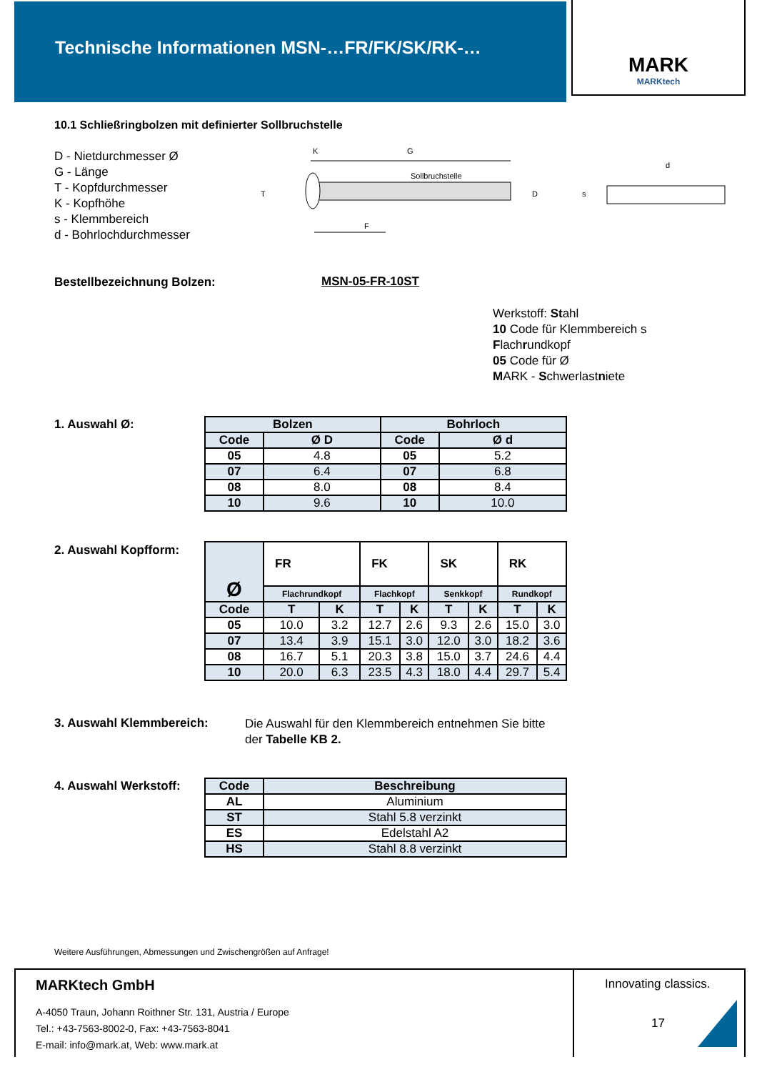Technische Informationen MSN-…FR/FK/SK/RK-…
MARK
MARKtech
10.1 Schließringbolzen mit definierter Sollbruchstelle
D - Nietdurchmesser Ø
G - Länge
T - Kopfdurchmesser
K - Kopfhöhe
s - Klemmbereich
d - Bohrlochdurchmesser
K
G
Sollbruchstelle
T
D
F
s
d
Bestellbezeichnung Bolzen: MSN-05-FR-10ST
Werkstoff: Stahl
10 Code für Klemmbereich s
Flachrundkopf
05 Code für Ø
MARK - Schwerlastniete
1. Auswahl Ø:
| Bolzen | | Bohrloch | |
| --- | --- | --- | --- |
| Code | Ø D | Code | Ø d |
| 05 | 4.8 | 05 | 5.2 |
| 07 | 6.4 | 07 | 6.8 |
| 08 | 8.0 | 08 | 8.4 |
| 10 | 9.6 | 10 | 10.0 |
2. Auswahl Kopfform:
| Ø | FR | | FK | | SK | | RK | |
| | Flachrundkopf | | Flachkopf | | Senkkopf | | Rundkopf | |
| Code | T | K | T | K | T | K | T | K |
| 05 | 10.0 | 3.2 | 12.7 | 2.6 | 9.3 | 2.6 | 15.0 | 3.0 |
| 07 | 13.4 | 3.9 | 15.1 | 3.0 | 12.0 | 3.0 | 18.2 | 3.6 |
| 08 | 16.7 | 5.1 | 20.3 | 3.8 | 15.0 | 3.7 | 24.6 | 4.4 |
| 10 | 20.0 | 6.3 | 23.5 | 4.3 | 18.0 | 4.4 | 29.7 | 5.4 |
3. Auswahl Klemmbereich:
Die Auswahl für den Klemmbereich entnehmen Sie bitte
der Tabelle KB 2.
4. Auswahl Werkstoff:
| Code | Beschreibung |
| --- | --- |
| AL | Aluminium |
| ST | Stahl 5.8 verzinkt |
| ES | Edelstahl A2 |
| HS | Stahl 8.8 verzinkt |
Weitere Ausführungen, Abmessungen und Zwischengrößen auf Anfrage!
MARKtech GmbH
A-4050 Traun, Johann Roithner Str. 131, Austria / Europe
Tel.: +43-7563-8002-0, Fax: +43-7563-8041
E-mail: info@mark.at, Web: www.mark.at
Innovating classics.
17